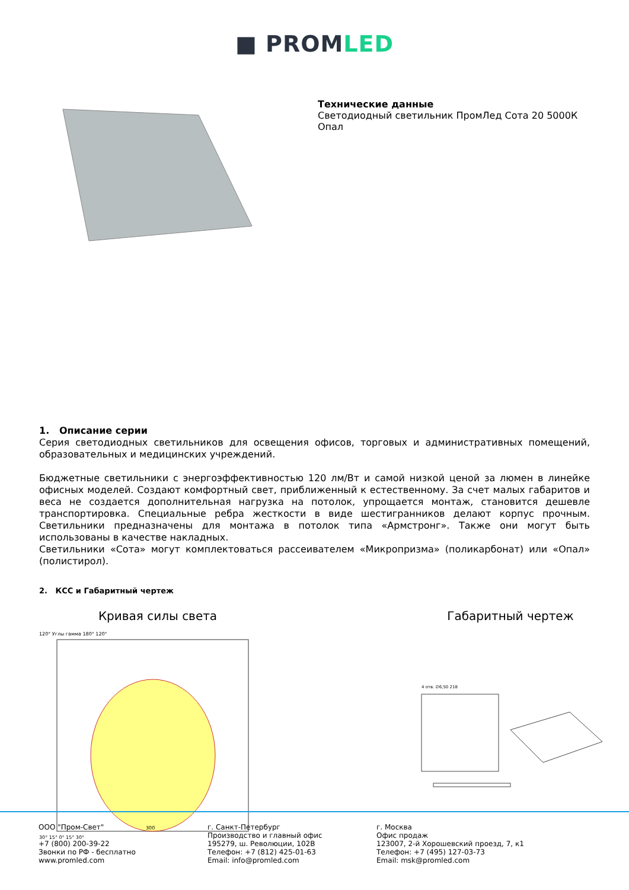■ PROMLED
Технические данные
Светодиодный светильник ПромЛед Сота 20 5000К
Опал
1. Описание серии
Серия светодиодных светильников для освещения офисов, торговых и административных помещений, образовательных и медицинских учреждений.
Бюджетные светильники с энергоэффективностью 120 лм/Вт и самой низкой ценой за люмен в линейке офисных моделей. Создают комфортный свет, приближенный к естественному. За счет малых габаритов и веса не создается дополнительная нагрузка на потолок, упрощается монтаж, становится дешевле транспортировка. Специальные ребра жесткости в виде шестигранников делают корпус прочным. Светильники предназначены для монтажа в потолок типа «Армстронг». Также они могут быть использованы в качестве накладных.
Светильники «Сота» могут комплектоваться рассеивателем «Микропризма» (поликарбонат) или «Опал» (полистирол).
2. КСС и Габаритный чертеж
Кривая силы света
120° Углы гамма 180° 120°
300
30° 15° 0° 15° 30°
Габаритный чертеж
4 отв. ∅6,50 218
ООО "Пром-Свет"
+7 (800) 200-39-22
Звонки по РФ - бесплатно
www.promled.com
г. Санкт-Петербург
Производство и главный офис
195279, ш. Революции, 102В
Телефон: +7 (812) 425-01-63
Email: info@promled.com
г. Москва
Офис продаж
123007, 2-й Хорошевский проезд, 7, к1
Телефон: +7 (495) 127-03-73
Email: msk@promled.com